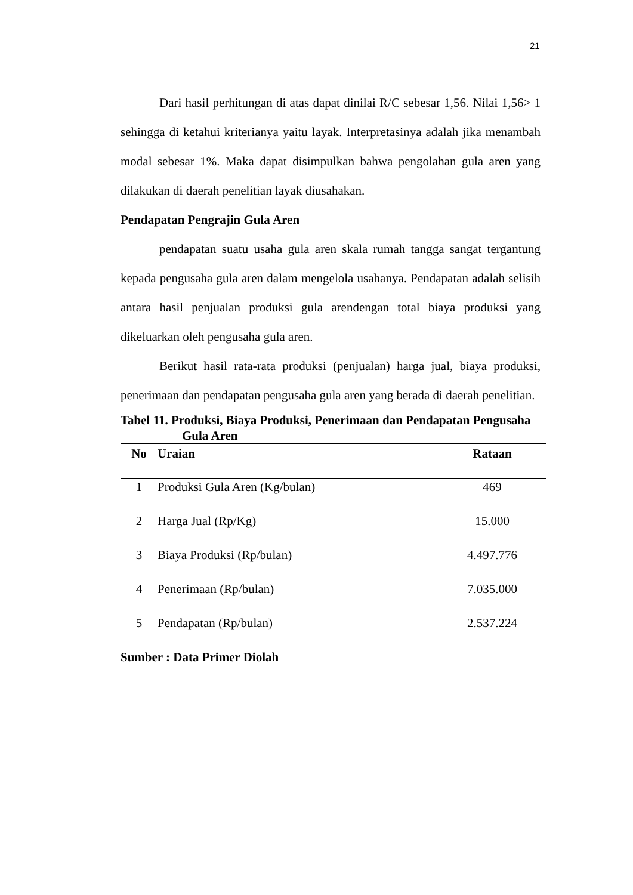21
Dari hasil perhitungan di atas dapat dinilai R/C sebesar 1,56. Nilai 1,56> 1 sehingga di ketahui kriterianya yaitu layak. Interpretasinya adalah jika menambah modal sebesar 1%. Maka dapat disimpulkan bahwa pengolahan gula aren yang dilakukan di daerah penelitian layak diusahakan.
Pendapatan Pengrajin Gula Aren
pendapatan suatu usaha gula aren skala rumah tangga sangat tergantung kepada pengusaha gula aren dalam mengelola usahanya. Pendapatan adalah selisih antara hasil penjualan produksi gula arendengan total biaya produksi yang dikeluarkan oleh pengusaha gula aren.
Berikut hasil rata-rata produksi (penjualan) harga jual, biaya produksi, penerimaan dan pendapatan pengusaha gula aren yang berada di daerah penelitian.
Tabel 11. Produksi, Biaya Produksi, Penerimaan dan Pendapatan Pengusaha Gula Aren
| No | Uraian | Rataan |
| --- | --- | --- |
| 1 | Produksi Gula Aren (Kg/bulan) | 469 |
| 2 | Harga Jual (Rp/Kg) | 15.000 |
| 3 | Biaya Produksi (Rp/bulan) | 4.497.776 |
| 4 | Penerimaan (Rp/bulan) | 7.035.000 |
| 5 | Pendapatan (Rp/bulan) | 2.537.224 |
Sumber : Data Primer Diolah